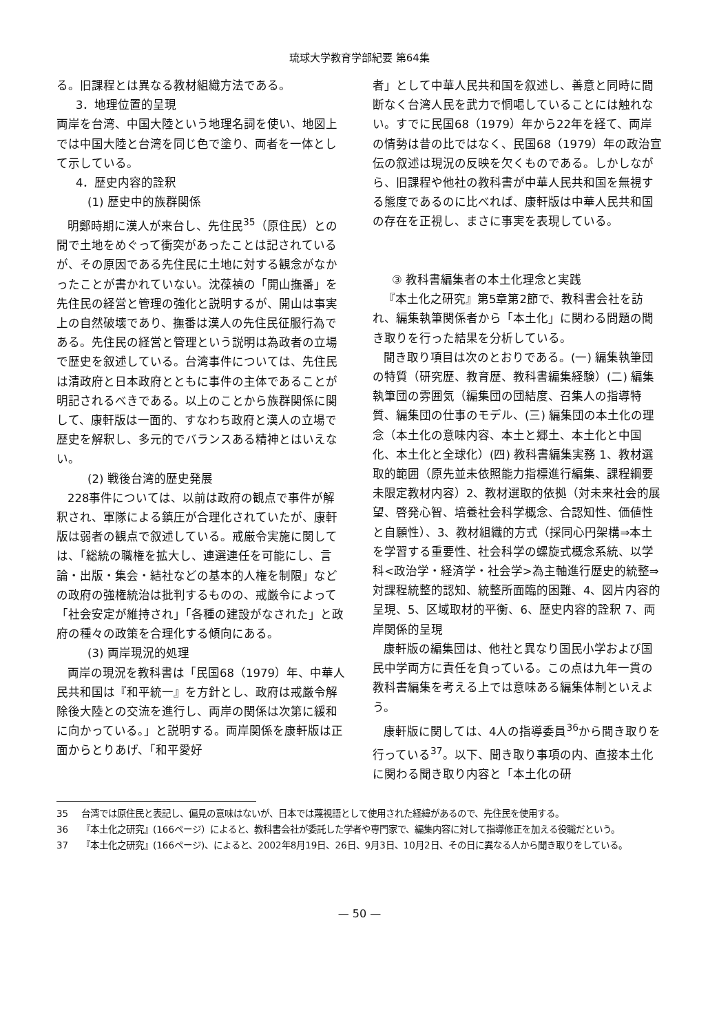琉球大学教育学部紀要 第64集
る。旧課程とは異なる教材組織方法である。
3．地理位置的呈現
両岸を台湾、中国大陸という地理名詞を使い、地図上では中国大陸と台湾を同じ色で塗り、両者を一体として示している。
4．歴史内容的詮釈
(1) 歴史中的族群関係
明鄭時期に漢人が来台し、先住民<sup>35</sup>（原住民）との間で土地をめぐって衝突があったことは記されているが、その原因である先住民に土地に対する観念がなかったことが書かれていない。沈葆禎の「開山撫番」を先住民の経営と管理の強化と説明するが、開山は事実上の自然破壊であり、撫番は漢人の先住民征服行為である。先住民の経営と管理という説明は為政者の立場で歴史を叙述している。台湾事件については、先住民は清政府と日本政府とともに事件の主体であることが明記されるべきである。以上のことから族群関係に関して、康軒版は一面的、すなわち政府と漢人の立場で歴史を解釈し、多元的でバランスある精神とはいえない。
(2) 戦後台湾的歴史発展
228事件については、以前は政府の観点で事件が解釈され、軍隊による鎮圧が合理化されていたが、康軒版は弱者の観点で叙述している。戒厳令実施に関しては、「総統の職権を拡大し、連選連任を可能にし、言論・出版・集会・結社などの基本的人権を制限」などの政府の強権統治は批判するものの、戒厳令によって「社会安定が維持され」「各種の建設がなされた」と政府の種々の政策を合理化する傾向にある。
(3) 両岸現況的処理
両岸の現況を教科書は「民国68（1979）年、中華人民共和国は『和平統一』を方針とし、政府は戒厳令解除後大陸との交流を進行し、両岸の関係は次第に緩和に向かっている。」と説明する。両岸関係を康軒版は正面からとりあげ、「和平愛好
者」として中華人民共和国を叙述し、善意と同時に間断なく台湾人民を武力で恫喝していることには触れない。すでに民国68（1979）年から22年を経て、両岸の情勢は昔の比ではなく、民国68（1979）年の政治宣伝の叙述は現況の反映を欠くものである。しかしながら、旧課程や他社の教科書が中華人民共和国を無視する態度であるのに比べれば、康軒版は中華人民共和国の存在を正視し、まさに事実を表現している。
③ 教科書編集者の本土化理念と実践
『本土化之研究』第5章第2節で、教科書会社を訪れ、編集執筆関係者から「本土化」に関わる問題の聞き取りを行った結果を分析している。
聞き取り項目は次のとおりである。(一) 編集執筆団の特質（研究歴、教育歴、教科書編集経験）(二) 編集執筆団の雰囲気（編集団の団結度、召集人の指導特質、編集団の仕事のモデル、(三) 編集団の本土化の理念（本土化の意味内容、本土と郷土、本土化と中国化、本土化と全球化）(四) 教科書編集実務 1、教材選取的範囲（原先並未依照能力指標進行編集、課程綱要未限定教材内容）2、教材選取的依拠（対未来社会的展望、啓発心智、培養社会科学概念、合認知性、価値性と自願性）、3、教材組織的方式（採同心円架構⇒本土を学習する重要性、社会科学の螺旋式概念系統、以学科<政治学・経済学・社会学>為主軸進行歴史的統整⇒対課程統整的認知、統整所面臨的困難、4、図片内容的呈現、5、区域取材的平衡、6、歴史内容的詮釈 7、両岸関係的呈現
康軒版の編集団は、他社と異なり国民小学および国民中学両方に責任を負っている。この点は九年一貫の教科書編集を考える上では意味ある編集体制といえよう。
康軒版に関しては、4人の指導委員<sup>36</sup>から聞き取りを行っている<sup>37</sup>。以下、聞き取り事項の内、直接本土化に関わる聞き取り内容と「本土化の研
35 台湾では原住民と表記し、偏見の意味はないが、日本では蔑視語として使用された経緯があるので、先住民を使用する。
36 『本土化之研究』(166ページ）によると、教科書会社が委託した学者や専門家で、編集内容に対して指導修正を加える役職だという。
37 『本土化之研究』(166ページ)、によると、2002年8月19日、26日、9月3日、10月2日、その日に異なる人から聞き取りをしている。
— 50 —